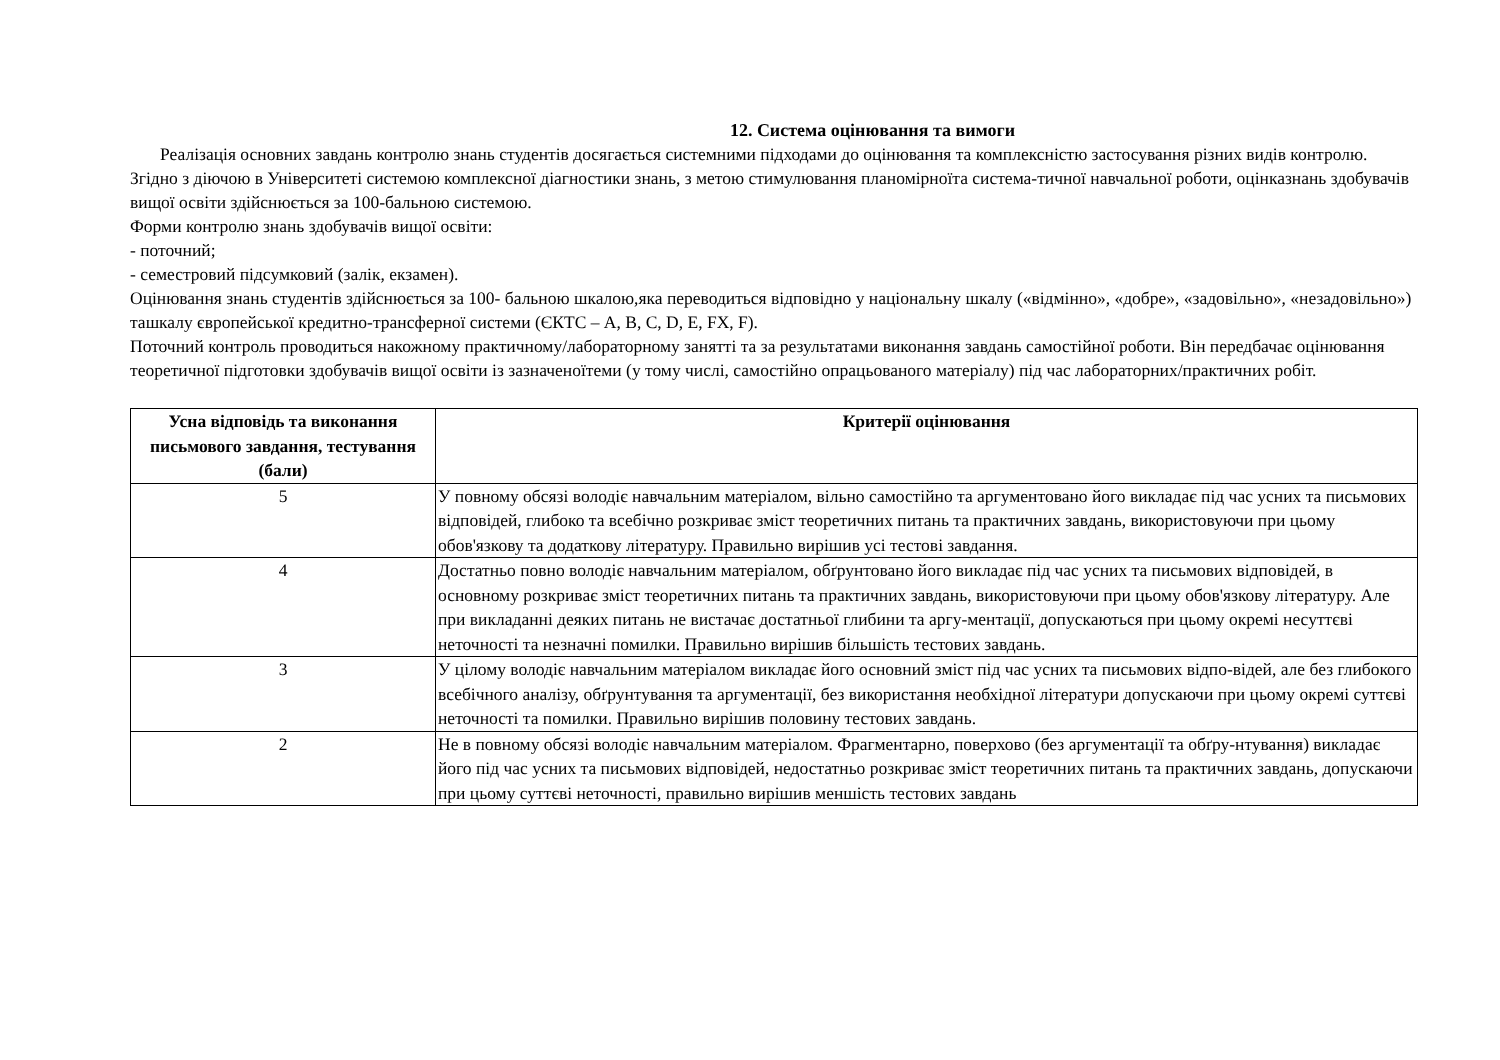12. Система оцінювання та вимоги
Реалізація основних завдань контролю знань студентів досягається системними підходами до оцінювання та комплексністю застосування різних видів контролю. Згідно з діючою в Університеті системою комплексної діагностики знань, з метою стимулювання планомірноїта система-тичної навчальної роботи, оцінказнань здобувачів вищої освіти здійснюється за 100-бальною системою.
Форми контролю знань здобувачів вищої освіти:
- поточний;
- семестровий підсумковий (залік, екзамен).
Оцінювання знань студентів здійснюється за 100- бальною шкалою,яка переводиться відповідно у національну шкалу («відмінно», «добре», «задовільно», «незадовільно») ташкалу європейської кредитно-трансферної системи (ЄКТС – A, B, C, D, E, FX, F).
Поточний контроль проводиться накожному практичному/лабораторному занятті та за результатами виконання завдань самостійної роботи. Він передбачає оцінювання теоретичної підготовки здобувачів вищої освіти із зазначеноїтеми (у тому числі, самостійно опрацьованого матеріалу) під час лабораторних/практичних робіт.
| Усна відповідь та виконання письмового завдання, тестування (бали) | Критерії оцінювання |
| --- | --- |
| 5 | У повному обсязі володіє навчальним матеріалом, вільно самостійно та аргументовано його викладає під час усних та письмових відповідей, глибоко та всебічно розкриває зміст теоретичних питань та практичних завдань, використовуючи при цьому обов'язкову та додаткову літературу. Правильно вирішив усі тестові завдання. |
| 4 | Достатньо повно володіє навчальним матеріалом, обґрунтовано його викладає під час усних та письмових відповідей, в основному розкриває зміст теоретичних питань та практичних завдань, використовуючи при цьому обов'язкову літературу. Але при викладанні деяких питань не вистачає достатньої глибини та аргу-ментації, допускаються при цьому окремі несуттєві неточності та незначні помилки. Правильно вирішив більшість тестових завдань. |
| 3 | У цілому володіє навчальним матеріалом викладає його основний зміст під час усних та письмових відпо-відей, але без глибокого всебічного аналізу, обґрунтування та аргументації, без використання необхідної літератури допускаючи при цьому окремі суттєві неточності та помилки. Правильно вирішив половину тестових завдань. |
| 2 | Не в повному обсязі володіє навчальним матеріалом. Фрагментарно, поверхово (без аргументації та обґру-нтування) викладає його під час усних та письмових відповідей, недостатньо розкриває зміст теоретичних питань та практичних завдань, допускаючи при цьому суттєві неточності, правильно вирішив меншість тестових завдань |